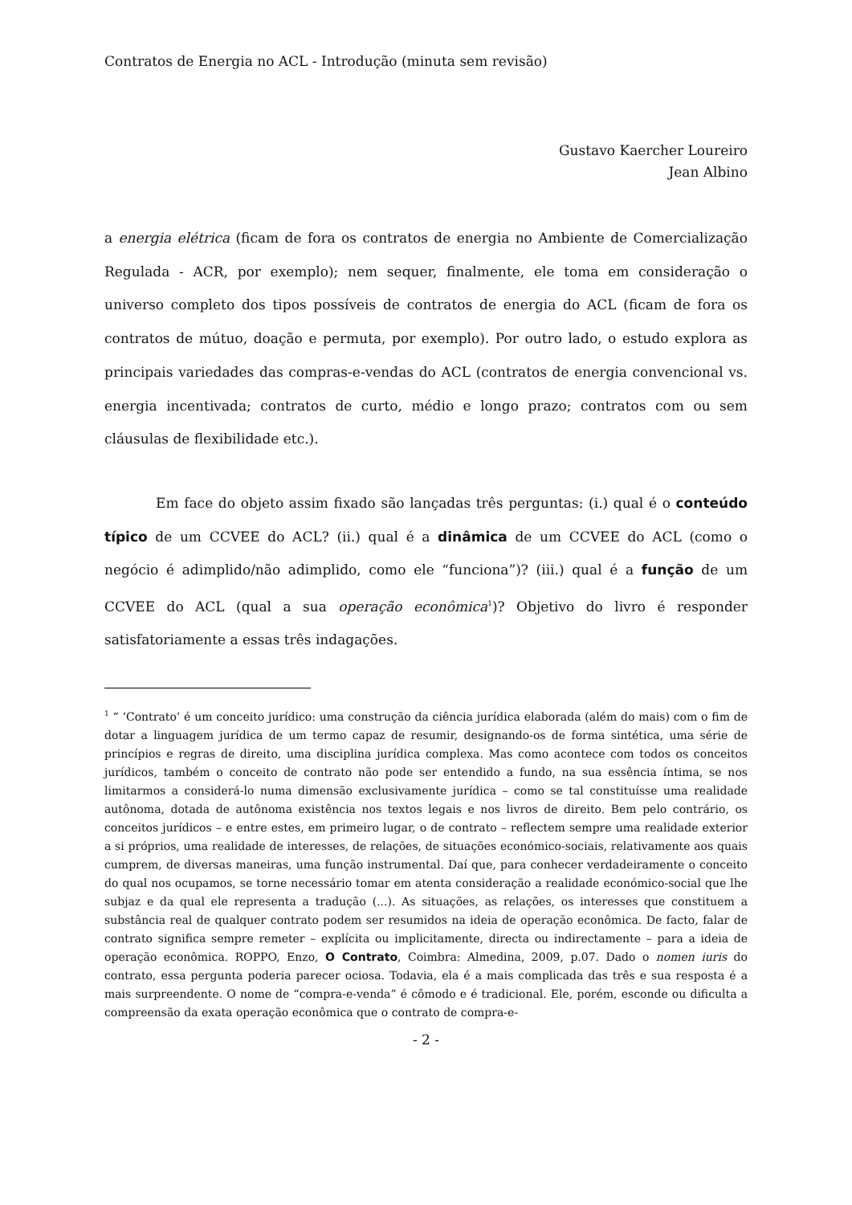Contratos de Energia no ACL - Introdução (minuta sem revisão)
Gustavo Kaercher Loureiro
Jean Albino
a energia elétrica (ficam de fora os contratos de energia no Ambiente de Comercialização Regulada - ACR, por exemplo); nem sequer, finalmente, ele toma em consideração o universo completo dos tipos possíveis de contratos de energia do ACL (ficam de fora os contratos de mútuo, doação e permuta, por exemplo). Por outro lado, o estudo explora as principais variedades das compras-e-vendas do ACL (contratos de energia convencional vs. energia incentivada; contratos de curto, médio e longo prazo; contratos com ou sem cláusulas de flexibilidade etc.).
Em face do objeto assim fixado são lançadas três perguntas: (i.) qual é o conteúdo típico de um CCVEE do ACL? (ii.) qual é a dinâmica de um CCVEE do ACL (como o negócio é adimplido/não adimplido, como ele “funciona”)? (iii.) qual é a função de um CCVEE do ACL (qual a sua operação econômica<sup>1</sup>)? Objetivo do livro é responder satisfatoriamente a essas três indagações.
<sup>1</sup> “ ‘Contrato’ é um conceito jurídico: uma construção da ciência jurídica elaborada (além do mais) com o fim de dotar a linguagem jurídica de um termo capaz de resumir, designando-os de forma sintética, uma série de princípios e regras de direito, uma disciplina jurídica complexa. Mas como acontece com todos os conceitos jurídicos, também o conceito de contrato não pode ser entendido a fundo, na sua essência íntima, se nos limitarmos a considerá-lo numa dimensão exclusivamente jurídica – como se tal constituísse uma realidade autônoma, dotada de autônoma existência nos textos legais e nos livros de direito. Bem pelo contrário, os conceitos jurídicos – e entre estes, em primeiro lugar, o de contrato – reflectem sempre uma realidade exterior a si próprios, uma realidade de interesses, de relações, de situações económico-sociais, relativamente aos quais cumprem, de diversas maneiras, uma função instrumental. Daí que, para conhecer verdadeiramente o conceito do qual nos ocupamos, se torne necessário tomar em atenta consideração a realidade económico-social que lhe subjaz e da qual ele representa a tradução (...). As situações, as relações, os interesses que constituem a substância real de qualquer contrato podem ser resumidos na ideia de operação econômica. De facto, falar de contrato significa sempre remeter – explícita ou implicitamente, directa ou indirectamente – para a ideia de operação econômica. ROPPO, Enzo, O Contrato, Coimbra: Almedina, 2009, p.07. Dado o nomen iuris do contrato, essa pergunta poderia parecer ociosa. Todavia, ela é a mais complicada das três e sua resposta é a mais surpreendente. O nome de “compra-e-venda” é cômodo e é tradicional. Ele, porém, esconde ou dificulta a compreensão da exata operação econômica que o contrato de compra-e-
- 2 -